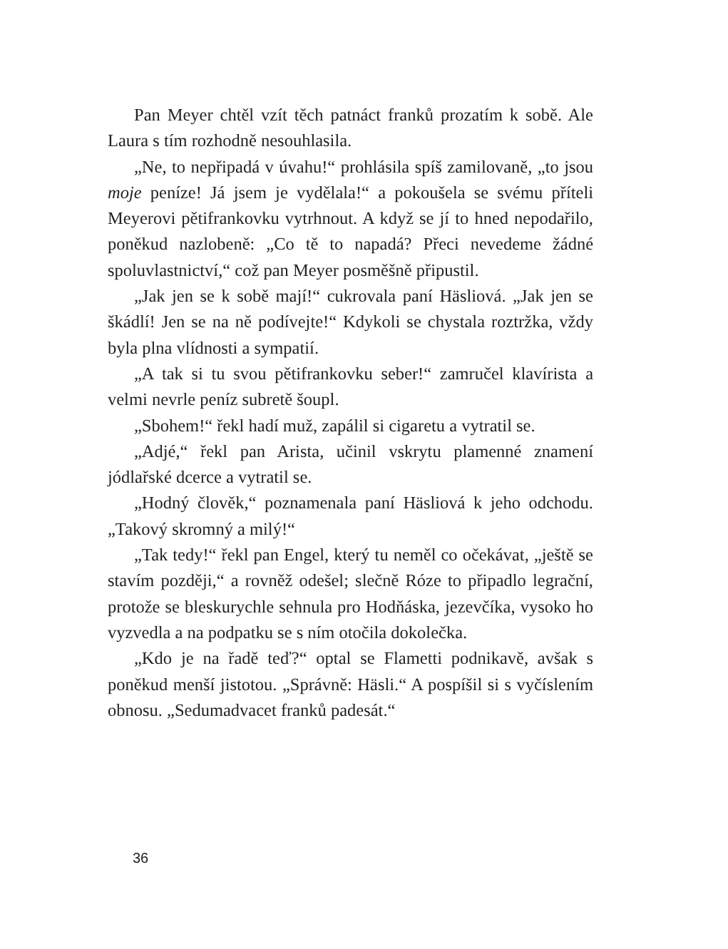Pan Meyer chtěl vzít těch patnáct franků prozatím k sobě. Ale Laura s tím rozhodně nesouhlasila.
„Ne, to nepřipadá v úvahu!“ prohlásila spíš zamilovaně, „to jsou moje peníze! Já jsem je vydělala!“ a pokoušela se svému příteli Meyerovi pětifrankovku vytrhnout. A když se jí to hned nepodařilo, poněkud nazlobeně: „Co tě to napadá? Přeci nevedeme žádné spoluvlastnictví,“ což pan Meyer posměšně připustil.
„Jak jen se k sobě mají!“ cukrovala paní Häsliová. „Jak jen se škádlí! Jen se na ně podívejte!“ Kdykoli se chystala roztržka, vždy byla plna vlídnosti a sympatií.
„A tak si tu svou pětifrankovku seber!“ zamručel klavírista a velmi nevrle peníz subretě šoupl.
„Sbohem!“ řekl hadí muž, zapálil si cigaretu a vytratil se.
„Adjé,“ řekl pan Arista, učinil vskrytu plamenné znamení jódlařské dcerce a vytratil se.
„Hodný člověk,“ poznamenala paní Häsliová k jeho odchodu. „Takový skromný a milý!“
„Tak tedy!“ řekl pan Engel, který tu neměl co očekávat, „ještě se stavím později,“ a rovněž odešel; slečně Róze to připadlo legrační, protože se bleskurychle sehnula pro Hodňáska, jezevčíka, vysoko ho vyzvedla a na podpatku se s ním otočila dokolečka.
„Kdo je na řadě teď?“ optal se Flametti podnikavě, avšak s poněkud menší jistotou. „Správně: Häsli.“ A pospíšil si s vyčíslením obnosu. „Sedumadvacet franků padesát.“
36